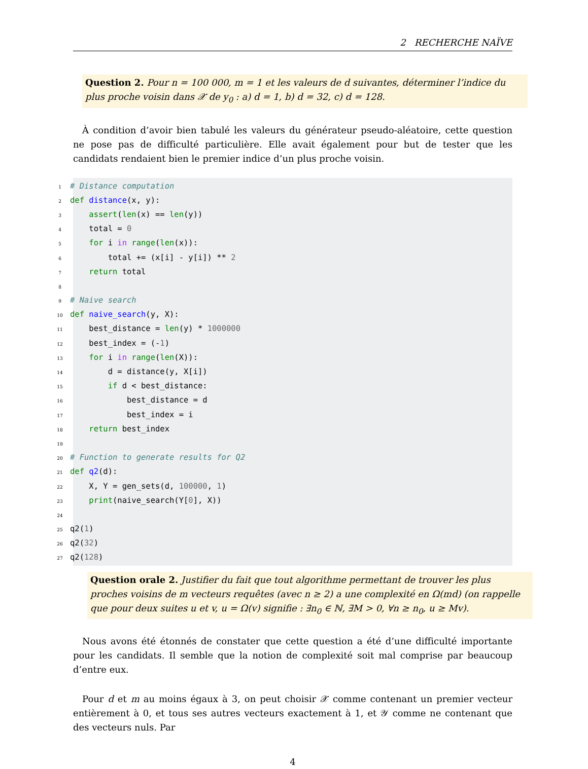2 RECHERCHE NAÏVE
Question 2. Pour n = 100 000, m = 1 et les valeurs de d suivantes, déterminer l’indice du plus proche voisin dans 𝒳 de y<sub>0</sub> : a) d = 1, b) d = 32, c) d = 128.
À condition d’avoir bien tabulé les valeurs du générateur pseudo-aléatoire, cette question ne pose pas de difficulté particulière. Elle avait également pour but de tester que les candidats rendaient bien le premier indice d’un plus proche voisin.
1 # Distance computation
2 def distance(x, y):
3 assert(len(x) == len(y))
4 total = 0
5 for i in range(len(x)):
6 total += (x[i] - y[i]) ** 2
7 return total
8
9 # Naive search
10 def naive_search(y, X):
11 best_distance = len(y) * 1000000
12 best_index = (-1)
13 for i in range(len(X)):
14 d = distance(y, X[i])
15 if d < best_distance:
16 best_distance = d
17 best_index = i
18 return best_index
19
20 # Function to generate results for Q2
21 def q2(d):
22 X, Y = gen_sets(d, 100000, 1)
23 print(naive_search(Y[0], X))
24
25 q2(1)
26 q2(32)
27 q2(128)
Question orale 2. Justifier du fait que tout algorithme permettant de trouver les plus proches voisins de m vecteurs requêtes (avec n ≥ 2) a une complexité en Ω(md) (on rappelle que pour deux suites u et v, u = Ω(v) signifie : ∃n<sub>0</sub> ∈ ℕ, ∃M > 0, ∀n ≥ n<sub>0</sub>, u ≥ Mv).
Nous avons été étonnés de constater que cette question a été d’une difficulté importante pour les candidats. Il semble que la notion de complexité soit mal comprise par beaucoup d’entre eux.
Pour d et m au moins égaux à 3, on peut choisir 𝒳 comme contenant un premier vecteur entièrement à 0, et tous ses autres vecteurs exactement à 1, et 𝒴 comme ne contenant que des vecteurs nuls. Par
4